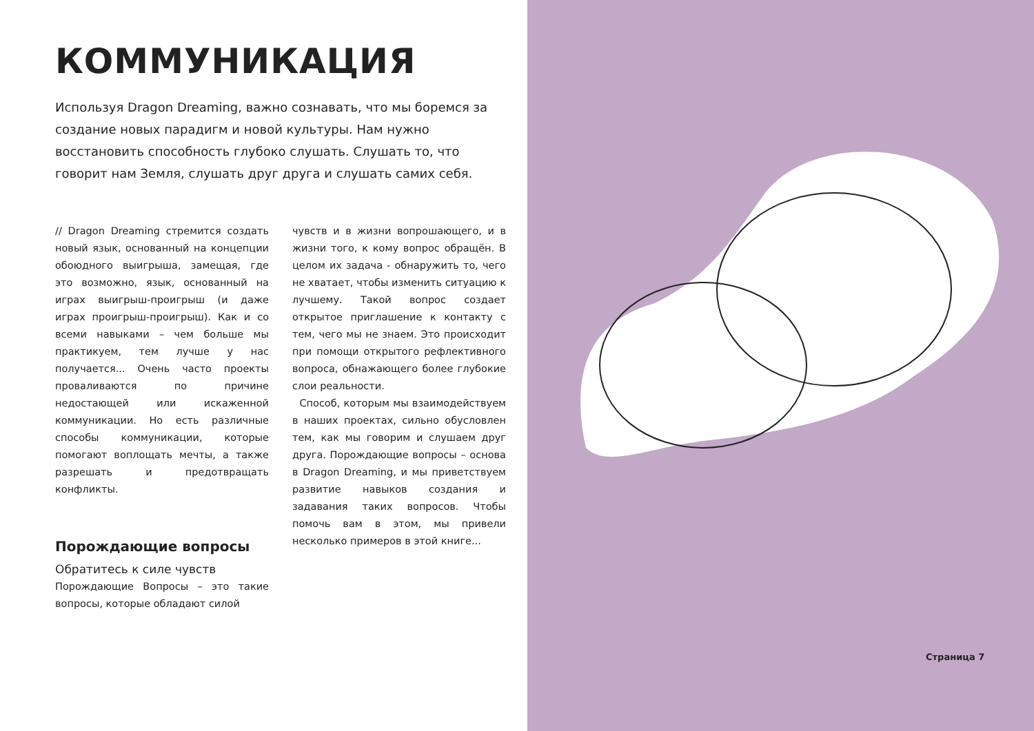КОММУНИКАЦИЯ
Используя Dragon Dreaming, важно сознавать, что мы боремся за создание новых парадигм и новой культуры. Нам нужно восстановить способность глубоко слушать. Слушать то, что говорит нам Земля, слушать друг друга и слушать самих себя.
// Dragon Dreaming стремится создать новый язык, основанный на концепции обоюдного выигрыша, замещая, где это возможно, язык, основанный на играх выигрыш-проигрыш (и даже играх проигрыш-проигрыш). Как и со всеми навыками – чем больше мы практикуем, тем лучше у нас получается... Очень часто проекты проваливаются по причине недостающей или искаженной коммуникации. Но есть различные способы коммуникации, которые помогают воплощать мечты, а также разрешать и предотвращать конфликты.
Порождающие вопросы
Обратитесь к силе чувств
Порождающие Вопросы – это такие вопросы, которые обладают силой
чувств и в жизни вопрошающего, и в жизни того, к кому вопрос обращён. В целом их задача - обнаружить то, чего не хватает, чтобы изменить ситуацию к лучшему. Такой вопрос создает открытое приглашение к контакту с тем, чего мы не знаем. Это происходит при помощи открытого рефлективного вопроса, обнажающего более глубокие слои реальности.
Способ, которым мы взаимодействуем в наших проектах, сильно обусловлен тем, как мы говорим и слушаем друг друга. Порождающие вопросы – основа в Dragon Dreaming, и мы приветствуем развитие навыков создания и задавания таких вопросов. Чтобы помочь вам в этом, мы привели несколько примеров в этой книге...
Страница 7